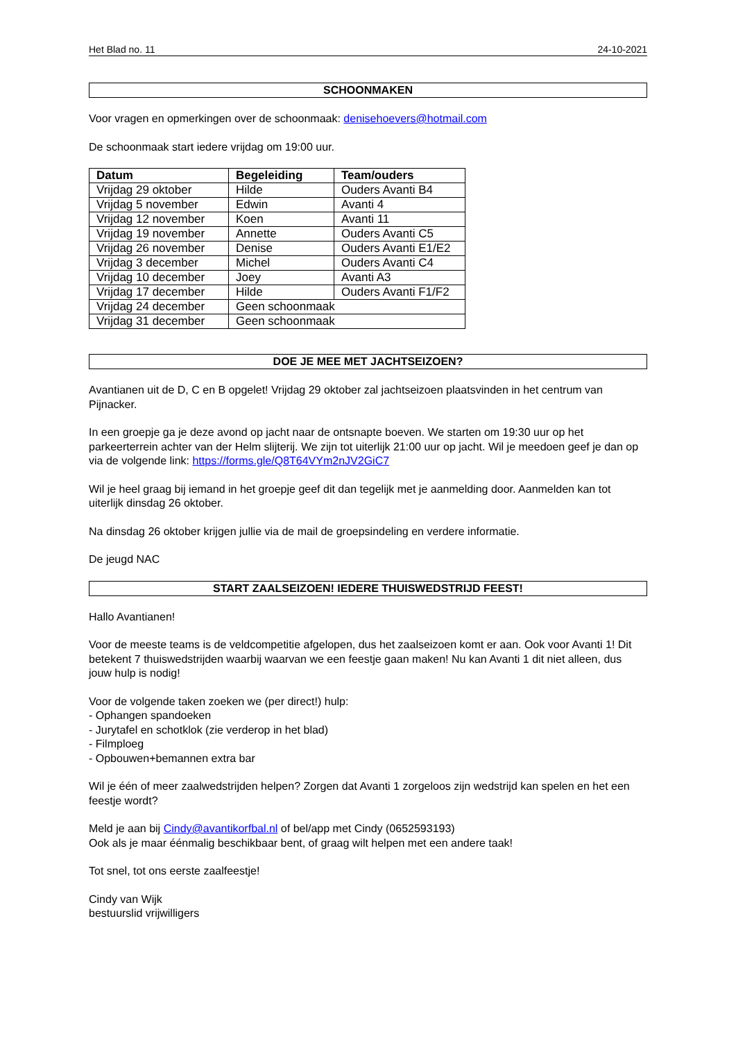Het Blad no. 11 24-10-2021
SCHOONMAKEN
Voor vragen en opmerkingen over de schoonmaak: denisehoevers@hotmail.com
De schoonmaak start iedere vrijdag om 19:00 uur.
| Datum | Begeleiding | Team/ouders |
| --- | --- | --- |
| Vrijdag 29 oktober | Hilde | Ouders Avanti B4 |
| Vrijdag 5 november | Edwin | Avanti 4 |
| Vrijdag 12 november | Koen | Avanti 11 |
| Vrijdag 19 november | Annette | Ouders Avanti C5 |
| Vrijdag 26 november | Denise | Ouders Avanti E1/E2 |
| Vrijdag 3 december | Michel | Ouders Avanti C4 |
| Vrijdag 10 december | Joey | Avanti A3 |
| Vrijdag 17 december | Hilde | Ouders Avanti F1/F2 |
| Vrijdag 24 december | Geen schoonmaak | |
| Vrijdag 31 december | Geen schoonmaak | |
DOE JE MEE MET JACHTSEIZOEN?
Avantianen uit de D, C en B opgelet! Vrijdag 29 oktober zal jachtseizoen plaatsvinden in het centrum van Pijnacker.
In een groepje ga je deze avond op jacht naar de ontsnapte boeven. We starten om 19:30 uur op het parkeerterrein achter van der Helm slijterij. We zijn tot uiterlijk 21:00 uur op jacht. Wil je meedoen geef je dan op via de volgende link: https://forms.gle/Q8T64VYm2nJV2GiC7
Wil je heel graag bij iemand in het groepje geef dit dan tegelijk met je aanmelding door. Aanmelden kan tot uiterlijk dinsdag 26 oktober.
Na dinsdag 26 oktober krijgen jullie via de mail de groepsindeling en verdere informatie.
De jeugd NAC
START ZAALSEIZOEN! IEDERE THUISWEDSTRIJD FEEST!
Hallo Avantianen!
Voor de meeste teams is de veldcompetitie afgelopen, dus het zaalseizoen komt er aan. Ook voor Avanti 1! Dit betekent 7 thuiswedstrijden waarbij waarvan we een feestje gaan maken! Nu kan Avanti 1 dit niet alleen, dus jouw hulp is nodig!
Voor de volgende taken zoeken we (per direct!) hulp:
- Ophangen spandoeken
- Jurytafel en schotklok (zie verderop in het blad)
- Filmploeg
- Opbouwen+bemannen extra bar
Wil je één of meer zaalwedstrijden helpen? Zorgen dat Avanti 1 zorgeloos zijn wedstrijd kan spelen en het een feestje wordt?
Meld je aan bij Cindy@avantikorfbal.nl of bel/app met Cindy (0652593193)
Ook als je maar éénmalig beschikbaar bent, of graag wilt helpen met een andere taak!
Tot snel, tot ons eerste zaalfeestje!
Cindy van Wijk
bestuurslid vrijwilligers